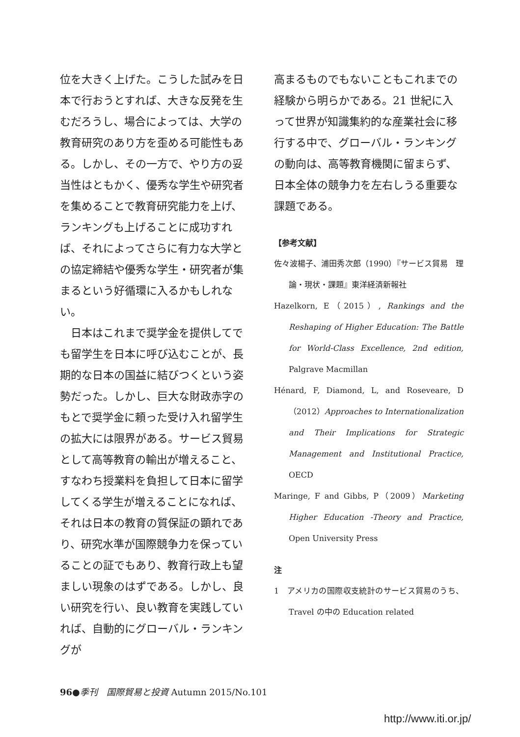位を大きく上げた。こうした試みを日本で行おうとすれば、大きな反発を生むだろうし、場合によっては、大学の教育研究のあり方を歪める可能性もある。しかし、その一方で、やり方の妥当性はともかく、優秀な学生や研究者を集めることで教育研究能力を上げ、ランキングも上げることに成功すれば、それによってさらに有力な大学との協定締結や優秀な学生・研究者が集まるという好循環に入るかもしれない。
　日本はこれまで奨学金を提供してでも留学生を日本に呼び込むことが、長期的な日本の国益に結びつくという姿勢だった。しかし、巨大な財政赤字のもとで奨学金に頼った受け入れ留学生の拡大には限界がある。サービス貿易として高等教育の輸出が増えること、すなわち授業料を負担して日本に留学してくる学生が増えることになれば、それは日本の教育の質保証の顕れであり、研究水準が国際競争力を保っていることの証でもあり、教育行政上も望ましい現象のはずである。しかし、良い研究を行い、良い教育を実践していれば、自動的にグローバル・ランキングが
高まるものでもないこともこれまでの経験から明らかである。21 世紀に入って世界が知識集約的な産業社会に移行する中で、グローバル・ランキングの動向は、高等教育機関に留まらず、日本全体の競争力を左右しうる重要な課題である。
【参考文献】
佐々波楊子、浦田秀次郎（1990）『サービス貿易　理論・現状・課題』東洋経済新報社
Hazelkorn, E（2015）, Rankings and the Reshaping of Higher Education: The Battle for World-Class Excellence, 2nd edition, Palgrave Macmillan
Hénard, F, Diamond, L, and Roseveare, D（2012）Approaches to Internationalization and Their Implications for Strategic Management and Institutional Practice, OECD
Maringe, F and Gibbs, P（2009）Marketing Higher Education -Theory and Practice, Open University Press
注
1　アメリカの国際収支統計のサービス貿易のうち、Travel の中の Education related
96●季刊　国際貿易と投資 Autumn 2015/No.101
http://www.iti.or.jp/